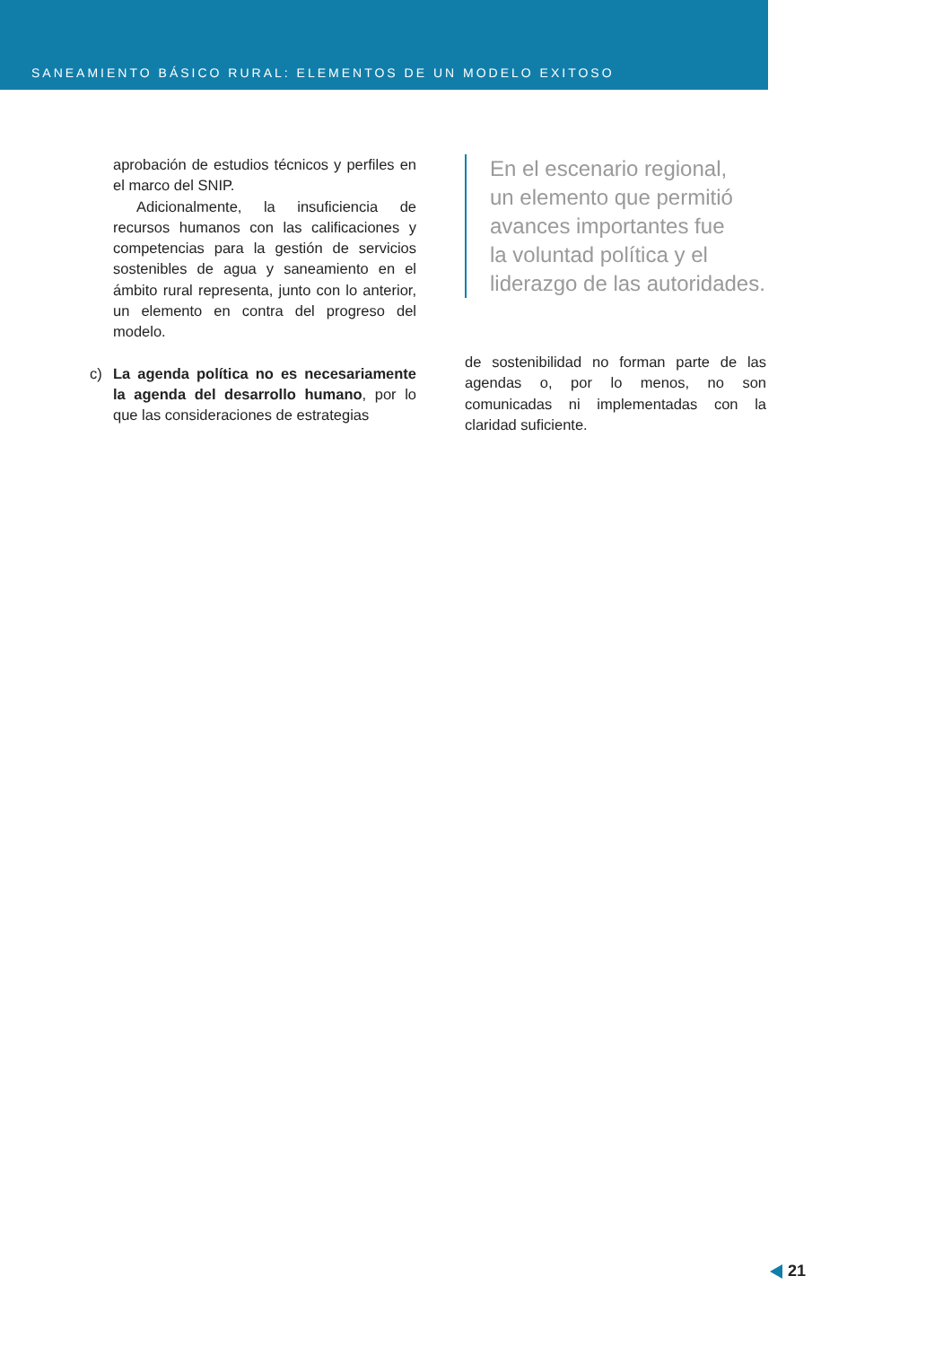SANEAMIENTO BÁSICO RURAL: ELEMENTOS DE UN MODELO EXITOSO
aprobación de estudios técnicos y perfiles en el marco del SNIP.
Adicionalmente, la insuficiencia de recursos humanos con las calificaciones y competencias para la gestión de servicios sostenibles de agua y saneamiento en el ámbito rural representa, junto con lo anterior, un elemento en contra del progreso del modelo.
c) La agenda política no es necesariamente la agenda del desarrollo humano, por lo que las consideraciones de estrategias
En el escenario regional,
un elemento que permitió
avances importantes fue
la voluntad política y el
liderazgo de las autoridades.
de sostenibilidad no forman parte de las agendas o, por lo menos, no son comunicadas ni implementadas con la claridad suficiente.
21